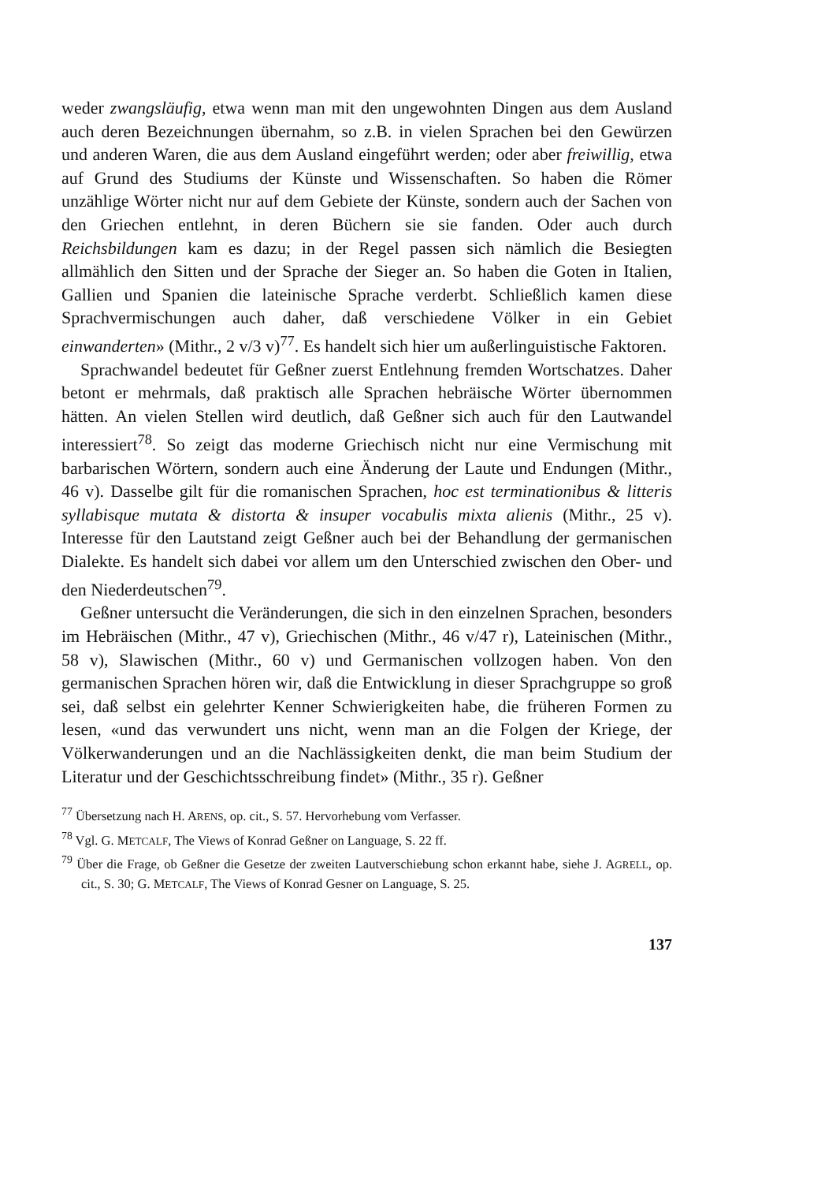weder zwangsläufig, etwa wenn man mit den ungewohnten Dingen aus dem Ausland auch deren Bezeichnungen übernahm, so z.B. in vielen Sprachen bei den Gewürzen und anderen Waren, die aus dem Ausland eingeführt werden; oder aber freiwillig, etwa auf Grund des Studiums der Künste und Wissenschaften. So haben die Römer unzählige Wörter nicht nur auf dem Gebiete der Künste, sondern auch der Sachen von den Griechen entlehnt, in deren Büchern sie sie fanden. Oder auch durch Reichsbildungen kam es dazu; in der Regel passen sich nämlich die Besiegten allmählich den Sitten und der Sprache der Sieger an. So haben die Goten in Italien, Gallien und Spanien die lateinische Sprache verderbt. Schließlich kamen diese Sprachvermischungen auch daher, daß verschiedene Völker in ein Gebiet einwanderten» (Mithr., 2 v/3 v)<sup>77</sup>. Es handelt sich hier um außerlinguistische Faktoren.
Sprachwandel bedeutet für Geßner zuerst Entlehnung fremden Wortschatzes. Daher betont er mehrmals, daß praktisch alle Sprachen hebräische Wörter übernommen hätten. An vielen Stellen wird deutlich, daß Geßner sich auch für den Lautwandel interessiert<sup>78</sup>. So zeigt das moderne Griechisch nicht nur eine Vermischung mit barbarischen Wörtern, sondern auch eine Änderung der Laute und Endungen (Mithr., 46 v). Dasselbe gilt für die romanischen Sprachen, hoc est terminationibus & litteris syllabisque mutata & distorta & insuper vocabulis mixta alienis (Mithr., 25 v). Interesse für den Lautstand zeigt Geßner auch bei der Behandlung der germanischen Dialekte. Es handelt sich dabei vor allem um den Unterschied zwischen den Ober- und den Niederdeutschen<sup>79</sup>.
Geßner untersucht die Veränderungen, die sich in den einzelnen Sprachen, besonders im Hebräischen (Mithr., 47 v), Griechischen (Mithr., 46 v/47 r), Lateinischen (Mithr., 58 v), Slawischen (Mithr., 60 v) und Germanischen vollzogen haben. Von den germanischen Sprachen hören wir, daß die Entwicklung in dieser Sprachgruppe so groß sei, daß selbst ein gelehrter Kenner Schwierigkeiten habe, die früheren Formen zu lesen, «und das verwundert uns nicht, wenn man an die Folgen der Kriege, der Völkerwanderungen und an die Nachlässigkeiten denkt, die man beim Studium der Literatur und der Geschichtsschreibung findet» (Mithr., 35 r). Geßner
<sup>77</sup> Übersetzung nach H. ARENS, op. cit., S. 57. Hervorhebung vom Verfasser.
<sup>78</sup> Vgl. G. METCALF, The Views of Konrad Geßner on Language, S. 22 ff.
<sup>79</sup> Über die Frage, ob Geßner die Gesetze der zweiten Lautverschiebung schon erkannt habe, siehe J. AGRELL, op. cit., S. 30; G. METCALF, The Views of Konrad Gesner on Language, S. 25.
137